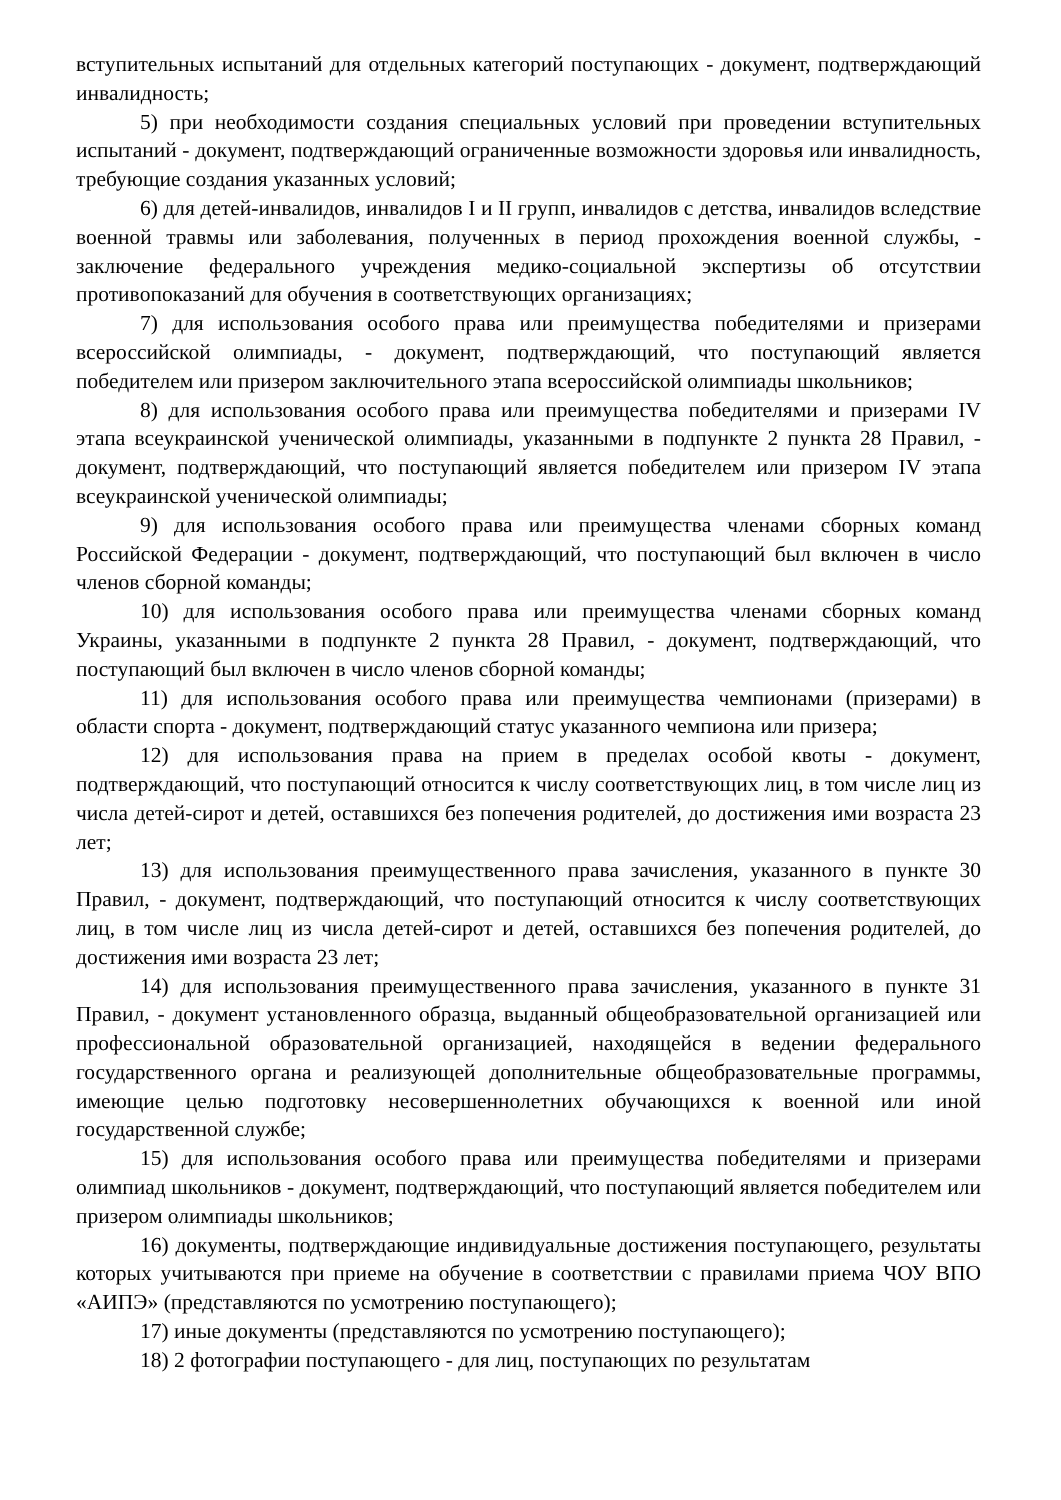вступительных испытаний для отдельных категорий поступающих - документ, подтверждающий инвалидность;
5) при необходимости создания специальных условий при проведении вступительных испытаний - документ, подтверждающий ограниченные возможности здоровья или инвалидность, требующие создания указанных условий;
6) для детей-инвалидов, инвалидов I и II групп, инвалидов с детства, инвалидов вследствие военной травмы или заболевания, полученных в период прохождения военной службы, - заключение федерального учреждения медико-социальной экспертизы об отсутствии противопоказаний для обучения в соответствующих организациях;
7) для использования особого права или преимущества победителями и призерами всероссийской олимпиады, - документ, подтверждающий, что поступающий является победителем или призером заключительного этапа всероссийской олимпиады школьников;
8) для использования особого права или преимущества победителями и призерами IV этапа всеукраинской ученической олимпиады, указанными в подпункте 2 пункта 28 Правил, - документ, подтверждающий, что поступающий является победителем или призером IV этапа всеукраинской ученической олимпиады;
9) для использования особого права или преимущества членами сборных команд Российской Федерации - документ, подтверждающий, что поступающий был включен в число членов сборной команды;
10) для использования особого права или преимущества членами сборных команд Украины, указанными в подпункте 2 пункта 28 Правил, - документ, подтверждающий, что поступающий был включен в число членов сборной команды;
11) для использования особого права или преимущества чемпионами (призерами) в области спорта - документ, подтверждающий статус указанного чемпиона или призера;
12) для использования права на прием в пределах особой квоты - документ, подтверждающий, что поступающий относится к числу соответствующих лиц, в том числе лиц из числа детей-сирот и детей, оставшихся без попечения родителей, до достижения ими возраста 23 лет;
13) для использования преимущественного права зачисления, указанного в пункте 30 Правил, - документ, подтверждающий, что поступающий относится к числу соответствующих лиц, в том числе лиц из числа детей-сирот и детей, оставшихся без попечения родителей, до достижения ими возраста 23 лет;
14) для использования преимущественного права зачисления, указанного в пункте 31 Правил, - документ установленного образца, выданный общеобразовательной организацией или профессиональной образовательной организацией, находящейся в ведении федерального государственного органа и реализующей дополнительные общеобразовательные программы, имеющие целью подготовку несовершеннолетних обучающихся к военной или иной государственной службе;
15) для использования особого права или преимущества победителями и призерами олимпиад школьников - документ, подтверждающий, что поступающий является победителем или призером олимпиады школьников;
16) документы, подтверждающие индивидуальные достижения поступающего, результаты которых учитываются при приеме на обучение в соответствии с правилами приема ЧОУ ВПО «АИПЭ» (представляются по усмотрению поступающего);
17) иные документы (представляются по усмотрению поступающего);
18) 2 фотографии поступающего - для лиц, поступающих по результатам